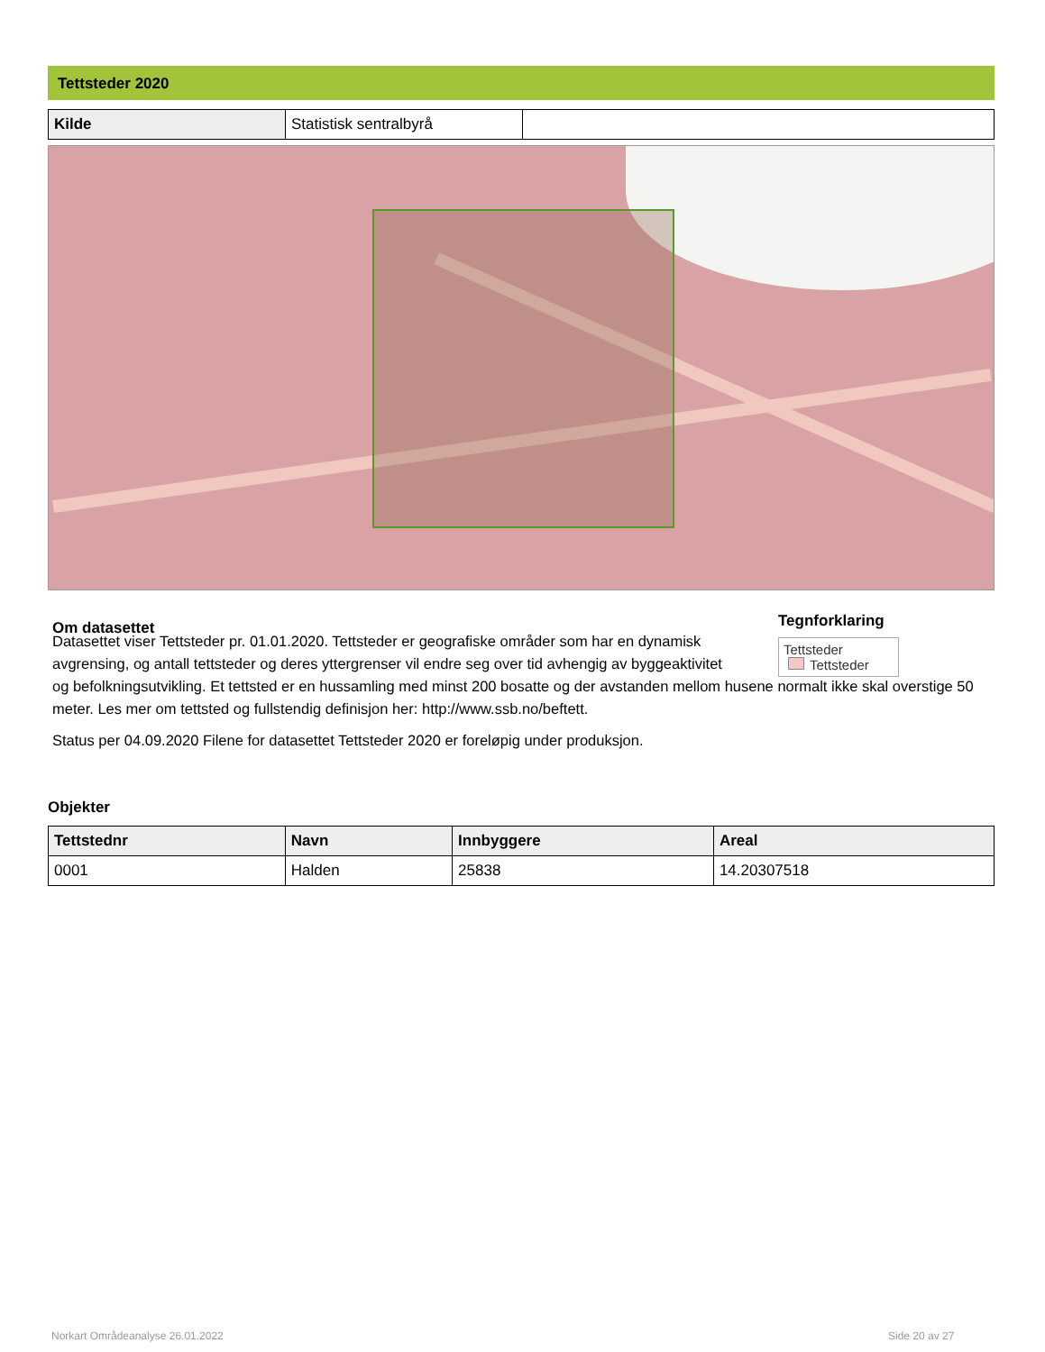Tettsteder 2020
| Kilde | Statistisk sentralbyrå | |
Om datasettet
Tegnforklaring
Tettsteder
Tettsteder
Datasettet viser Tettsteder pr. 01.01.2020. Tettsteder er geografiske områder som har en dynamisk avgrensing, og antall tettsteder og deres yttergrenser vil endre seg over tid avhengig av byggeaktivitet
og befolkningsutvikling. Et tettsted er en hussamling med minst 200 bosatte og der avstanden mellom husene normalt ikke skal overstige 50 meter. Les mer om tettsted og fullstendig definisjon her: http://www.ssb.no/beftett.
Status per 04.09.2020 Filene for datasettet Tettsteder 2020 er foreløpig under produksjon.
Objekter
| Tettstednr | Navn | Innbyggere | Areal |
| --- | --- | --- | --- |
| 0001 | Halden | 25838 | 14.20307518 |
Norkart Områdeanalyse 26.01.2022
Side 20 av 27